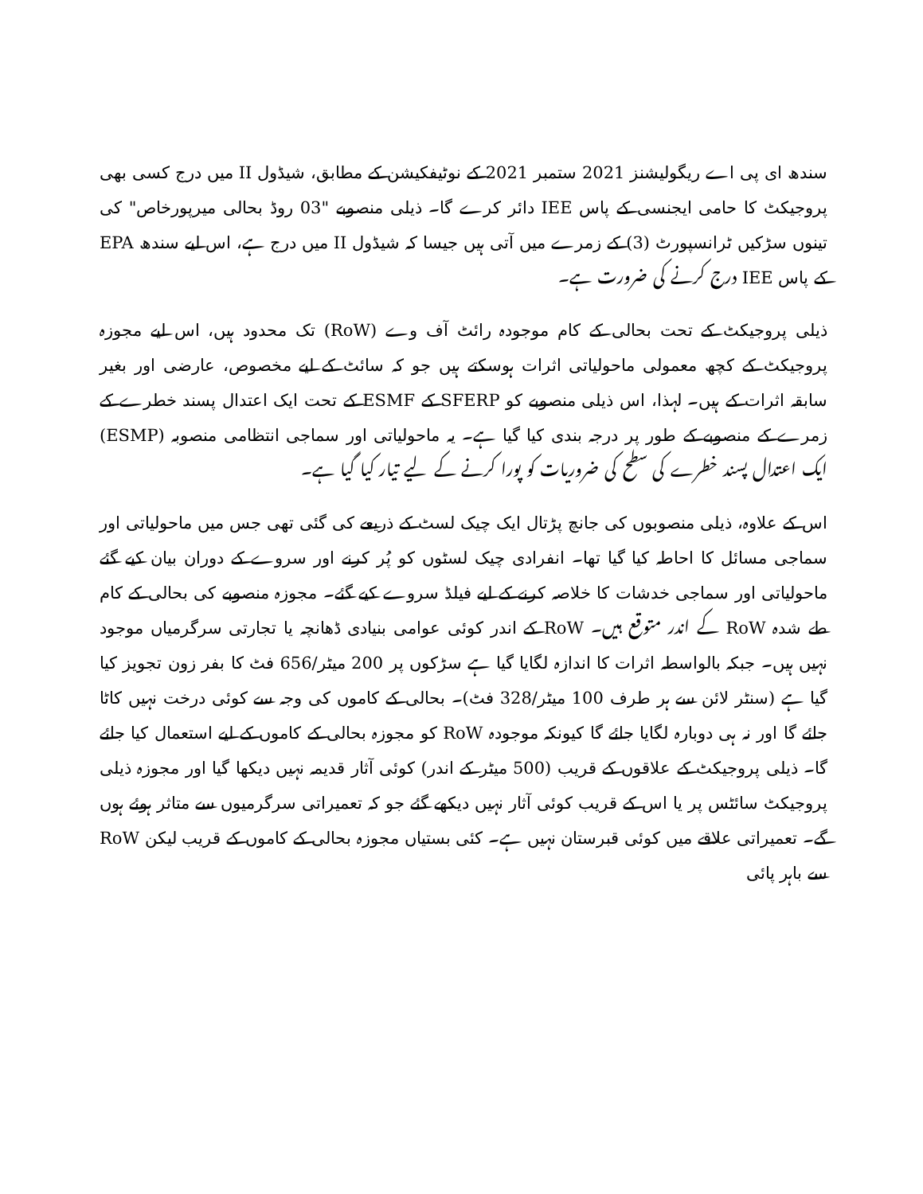سندھ ای پی اے ریگولیشنز 2021 ستمبر 2021 کے نوٹیفکیشن کے مطابق، شیڈول II میں درج کسی بھی پروجیکٹ کا حامی ایجنسی کے پاس IEE دائر کرے گا۔ ذیلی منصوبے "03 روڈ بحالی میرپورخاص" کی تینوں سڑکیں ٹرانسپورٹ (3) کے زمرے میں آتی ہیں جیسا کہ شیڈول II میں درج ہے، اس لیے سندھ EPA کے پاس IEE درج کرنے کی ضرورت ہے۔
ذیلی پروجیکٹ کے تحت بحالی کے کام موجودہ رائٹ آف وے (RoW) تک محدود ہیں، اس لیے مجوزہ پروجیکٹ کے کچھ معمولی ماحولیاتی اثرات ہوسکتے ہیں جو کہ سائٹ کے لیے مخصوص، عارضی اور بغیر سابقہ اثرات کے ہیں۔ لہذا، اس ذیلی منصوبے کو SFERP کے ESMF کے تحت ایک اعتدال پسند خطرے کے زمرے کے منصوبے کے طور پر درجہ بندی کیا گیا ہے۔ یہ ماحولیاتی اور سماجی انتظامی منصوبہ (ESMP) ایک اعتدال پسند خطرے کی سطح کی ضروریات کو پورا کرنے کے لیے تیار کیا گیا ہے۔
اس کے علاوہ، ذیلی منصوبوں کی جانچ پڑتال ایک چیک لسٹ کے ذریعے کی گئی تھی جس میں ماحولیاتی اور سماجی مسائل کا احاطہ کیا گیا تھا۔ انفرادی چیک لسٹوں کو پُر کرنے اور سروے کے دوران بیان کیے گئے ماحولیاتی اور سماجی خدشات کا خلاصہ کرنے کے لیے فیلڈ سروے کیے گئے۔ مجوزہ منصوبے کی بحالی کے کام طے شدہ RoW کے اندر متوقع ہیں۔ RoW کے اندر کوئی عوامی بنیادی ڈھانچہ یا تجارتی سرگرمیاں موجود نہیں ہیں۔ جبکہ بالواسطہ اثرات کا اندازہ لگایا گیا ہے سڑکوں پر 200 میٹر/656 فٹ کا بفر زون تجویز کیا گیا ہے (سنٹر لائن سے ہر طرف 100 میٹر/328 فٹ)۔ بحالی کے کاموں کی وجہ سے کوئی درخت نہیں کاٹا جائے گا اور نہ ہی دوبارہ لگایا جائے گا کیونکہ موجودہ RoW کو مجوزہ بحالی کے کاموں کے لیے استعمال کیا جائے گا۔ ذیلی پروجیکٹ کے علاقوں کے قریب (500 میٹر کے اندر) کوئی آثار قدیمہ نہیں دیکھا گیا اور مجوزہ ذیلی پروجیکٹ سائٹس پر یا اس کے قریب کوئی آثار نہیں دیکھے گئے جو کہ تعمیراتی سرگرمیوں سے متاثر ہوئے ہوں گے۔ تعمیراتی علاقے میں کوئی قبرستان نہیں ہے۔ کئی بستیاں مجوزہ بحالی کے کاموں کے قریب لیکن RoW سے باہر پائی